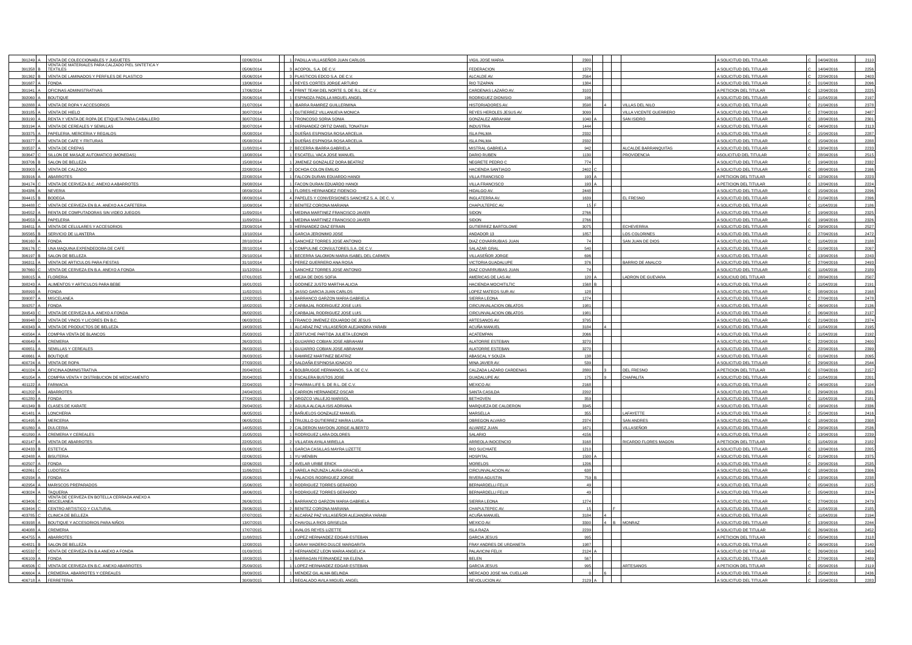| 391249 | A | VENTA DE COLECCIONABLES Y JUGUETES | 02/06/2014 | | 1 | PADILLA VILLASEÑOR JUAN CARLOS | VIGIL JOSE MARIA | 2300 | | | | | A SOLICITUD DEL TITULAR | C | 04/04/2016 | 2110 |
| 391358 | B | VENTA DE MATERIALES PARA CALZADO PIEL SINTETICA Y TEXTILES | 05/06/2014 | | 3 | ACOPOL, S.A. DE C.V. | FEDERACION | 1370 | | | | | A SOLICITUD DEL TITULAR | C | 14/04/2016 | 2256 |
| 391362 | B | VENTA DE LAMINADOS Y PERFILES DE PLASTICO | 05/06/2014 | | 3 | PLASTICOS EDCO S.A. DE C.V. | ALCALDE AV. | 2564 | | | | | A SOLICITUD DEL TITULAR | C | 22/04/2016 | 2403 |
| 391687 | A | FONDA | 13/06/2014 | | 1 | REYES CORTES JORGE ARTURO | RIO TIZAPAN | 1384 | | | | | A SOLICITUD DEL TITULAR | C | 01/04/2016 | 2096 |
| 391941 | A | OFICINAS ADMINISTRATIVAS | 17/06/2014 | | 4 | PRINT TEAM DEL NORTE S. DE R.L. DE C.V. | CARDENAS LAZARO AV. | 3103 | | | | | A PETICION DEL TITULAR | C | 12/04/2016 | 2225 |
| 392060 | A | BOUTIQUE | 20/06/2014 | | 1 | ESPINOZA PADILLA MIGUEL ANGEL | RODRIGUEZ DIONISIO | 196 | | | | | A SOLICITUD DEL TITULAR | C | 11/04/2016 | 2197 |
| 392888 | A | VENTA DE ROPA Y ACCESORIOS | 21/07/2014 | | 1 | IBARRA RAMIREZ GUILLERMINA | HISTORIADORES AV. | 3598 | | 4 | | VILLAS DEL NILO | A SOLICITUD DEL TITULAR | C | 21/04/2016 | 2378 |
| 393185 | A | VENTA DE HIELO | 30/07/2014 | | 1 | GUTIERREZ VILLANUEVA MONICA | REYES HEROLES JESUS AV. | 3099 | | | | VILLA VICENTE GUERRERO | A SOLICITUD DEL TITULAR | C | 27/04/2016 | 2487 |
| 393190 | A | RENTA Y VENTA DE ROPA DE ETIQUETA PARA CABALLERO | 30/07/2014 | | 1 | TRONCOSO SORIA SONIA | GONZALEZ ABRAHAM | 1040 | A | | | SAN ISIDRO | A SOLICITUD DEL TITULAR | C | 18/04/2016 | 2301 |
| 393194 | A | VENTA DE CEREALES Y SEMILLAS | 30/07/2014 | | 1 | HERNANDEZ ORTIZ DANIEL TONATIUH | INDUSTRIA | 1444 | | | | | A SOLICITUD DEL TITULAR | C | 04/04/2016 | 2113 |
| 393375 | A | PAPELERIA, MERCERIA Y REGALOS | 05/08/2014 | | 1 | DUEÑAS ESPINOSA ROSA ARCELIA | ISLA PALMA | 2332 | | | | | A SOLICITUD DEL TITULAR | C | 15/04/2016 | 2287 |
| 393377 | A | VENTA DE CAFE Y FRITURAS | 05/08/2014 | | 1 | DUEÑAS ESPINOSA ROSA ARCELIA | ISLA PALMA | 2332 | | | | | A SOLICITUD DEL TITULAR | C | 15/04/2016 | 2288 |
| 393537 | A | VENTA DE CREPAS | 11/08/2014 | | 2 | BECERRA IBARRA GABRIELA | MISTRAL GABRIELA | 942 | | | | ALCALDE BARRANQUITAS | A SOLICITUD DEL TITULAR | C | 13/04/2016 | 2233 |
| 393647 | C | SILLON DE MASAJE AUTOMATICO (MONEDAS) | 13/08/2014 | | 1 | ESCATELL VACA JOSE MANUEL | DARIO RUBEN | 1130 | | | | PROVIDENCIA | ASOLICITUD DEL TITULAR | C | 28/04/2016 | 2515 |
| 393706 | B | SALON DE BELLEZA | 15/08/2014 | | 1 | JIMENEZ GONZALEZ DORA BEATRIZ | NEGRETE PEDRO C | 774 | | | | | A SOLICITUD DEL TITULAR | C | 19/04/2016 | 2332 |
| 393903 | A | VENTA DE CALZADO | 22/08/2014 | | 2 | OCHOA COLON EMILIO | HACIENDA SANTIAGO | 2402 | C | | | | A SOLICITUD DEL TITULAR | C | 08/04/2016 | 2166 |
| 393916 | A | ABARROTES | 22/08/2014 | | 1 | FALCON DURAN EDUARDO HANOI | VILLA FRANCISCO | 193 | A | | | | A PETICION DEL TITULAR | C | 12/04/2016 | 2223 |
| 394174 | C | VENTA DE CERVEZA B.C. ANEXO A ABARROTES | 29/08/2014 | | 1 | FACON DURAN EDUARDO HANOI | VILLA FRANCISCO | 193 | A | | | | A PETICION DEL TITULAR | C | 12/04/2016 | 2224 |
| 394386 | A | NEVERIA | 08/09/2014 | | 1 | FLORES HERNANDEZ FIDENCIO | HIDALGO AV. | 2448 | | | | | A SOLICITUD DEL TITULAR | C | 15/04/2016 | 2296 |
| 394415 | B | BODEGA | 08/09/2014 | | 4 | PAPELES Y CONVERSIONES SANCHEZ S. A. DE C. V. | INGLATERRA AV. | 1639 | | | | EL FRESNO | A SOLICITUD DEL TITULAR | C | 21/04/2016 | 2396 |
| 394488 | C | VENTA DE CERVEZA EN B.A. ANEXO A A CAFETERIA | 10/09/2014 | | 2 | BENITEZ CORONA MARIANA | CHAPULTEPEC AV. | 15 | F | | | | A SOLICITUD DEL TITULAR | C | 11/04/2016 | 2186 |
| 394552 | A | RENTA DE COMPUTADORAS SIN VIDEO JUEGOS | 11/09/2014 | | 1 | MEDINA MARTINEZ FRANCISCO JAVIER | SIDON | 2766 | | | | | A SOLICITUD DEL TITULAR | C | 19/04/2016 | 2325 |
| 394553 | A | PAPELERIA | 11/09/2014 | | 1 | MEDINA MARTINEZ FRANCISCO JAVIER | SIDON | 2766 | | | | | A SOLICITUD DEL TITULAR | C | 19/04/2016 | 2326 |
| 394811 | A | VENTA DE CELULARES Y ACCESORIOS | 23/09/2014 | | 3 | HERNANDEZ DIAZ EFRAIN | GUTIERREZ BARTOLOME | 3075 | | | | ECHEVERRIA | A SOLICITUD DEL TITULAR | C | 29/04/2016 | 2527 |
| 395565 | B | SERVICIO DE LLANTERA | 13/10/2014 | | 1 | GARCIA JERONIMO JOSE | ANDADOR 13 | 1857 | | | | LOS COLORINES | A SOLICITUD DEL TITULAR | C | 27/04/2016 | 2472 |
| 396160 | A | FONDA | 28/10/2014 | | 1 | SANCHEZ TORRES JOSE ANTONIO | DIAZ COVARRUBIAS JUAN | 74 | | | | SAN JUAN DE DIOS | A SOLICITUD DEL TITULAR | C | 11/04/2016 | 2188 |
| 396176 | C | UNA MAQUINA EXPENDEDORA DE CAFE | 28/10/2014 | | 6 | COMPULINE CONSULTORES,S.A. DE C.V. | SALAZAR GRAL | 540 | | | | | A SOLICITUD DEL TITULAR | C | 01/04/2016 | 2097 |
| 396197 | B | SALON DE BELLEZA | 29/10/2014 | | 1 | BECERRA SALOMON MARIA ISABEL DEL CARMEN | VILLASEÑOR JORGE | 696 | | | | | A SOLICITUD DEL TITULAR | C | 13/04/2016 | 2243 |
| 396311 | A | VENTA DE ARTICULOS PARA FIESTAS | 31/10/2014 | | 1 | PEREZ GUERRERO ANA ROSA | VICTORIA GUADALUPE | 376 | | | | BARRIO DE ANALCO | A SOLICITUD DEL TITULAR | C | 27/04/2016 | 2493 |
| 397660 | C | VENTA DE CERVEZA EN B.A. ANEXO A FONDA | 11/12/2014 | | 1 | SANCHEZ TORRES JOSE ANTONIO | DIAZ COVARRUBIAS JUAN | 74 | | | | | A SOLICITUD DEL TITULAR | C | 11/04/2016 | 2189 |
| 398015 | A | FLORERIA | 07/01/2015 | | 2 | MEJIA DE DIOS SOFIA | AMERICAS DE LAS AV. | 120 | A | | | LADRON DE GUEVARA | A SOLICIUD DEL TITULAR | C | 28/04/2016 | 2507 |
| 398243 | A | ALIMENTOS Y ARTICULOS PARA BEBE | 16/01/2015 | | 1 | GODINEZ JUSTO MARTHA ALICIA | HACIENDA MOCHITILTIC | 1568 | B | | | | A SOLICITUD DEL TITULAR | C | 11/04/2016 | 2191 |
| 398993 | A | FONDA | 11/02/2015 | | 3 | JASSO GARCIA JUAN CARLOS | LOPEZ MATEOS SUR AV. | 128 | | | | | A SOLICITUD DEL TITULAR | C | 08/04/2016 | 2168 |
| 399087 | A | MISCELANEA | 12/02/2015 | | 1 | BARRANCO GARZON MARIA GABRIELA | SIERRA LEONA | 1274 | | | | | A SOLICITUD DEL TITULAR | C | 27/04/2016 | 2478 |
| 399257 | A | FONDA | 18/02/2015 | | 2 | CARBAJAL RODRIGUEZ JOSE LUIS | CIRCUNVALACION OBLATOS | 1981 | | | | | A SOLICITUD DEL TITULAR | C | 06/04/2016 | 2136 |
| 399543 | C | VENTA DE CERVEZA B.A. ANEXO A FONDA | 26/02/2015 | | 2 | CARBAJAL RODRIGUEZ JOSE LUIS | CIRCUNVALACION OBLATOS | 1981 | | | | | A SOLICITUD DEL TITULAR | C | 06/04/2016 | 2137 |
| 399948 | D | VENTA DE VINOS Y LICORES EN B.C. | 06/03/2015 | | 1 | FRANCO JIMENEZ EDUARDO DE JESUS | ARTESANOS AV. | 3795 | | | | | A SOLICITUD DEL TITULAR | C | 21/04/2016 | 2374 |
| 400343 | A | VENTA DE PRODUCTOS DE BELLEZA | 19/03/2015 | | 1 | ALCARAZ PAZ VILLASEÑOR ALEJANDRA YARABI | ACUÑA MANUEL | 3184 | | 4 | | | A SOLICITUD DEL TITULAR | C | 11/04/2016 | 2195 |
| 400564 | A | COMPRA VENTA DE BLANCOS | 25/03/2015 | | 2 | ZERTUCHE PARTIDA JULIETA LEONOR | ACATEMPAN | 2066 | | | | | A SOLICITUD DEL TITULAR | C | 11/04/2016 | 2192 |
| 400649 | A | CREMERIA | 26/03/2015 | | 1 | GUIJARRO COBIAN JOSE ABRAHAM | ALATORRE ESTEBAN | 3270 | | | | | A SOLICITUD DEL TITULAR | C | 22/04/2016 | 2400 |
| 400651 | A | SEMILLAS Y CEREALES | 26/03/2015 | | 1 | GUIJARRO COBIAN JOSE ABRAHAM | ALATORRE ESTEBAN | 3270 | | | | | A SOLICITUD DEL TITULAR | C | 22/04/2016 | 2399 |
| 400661 | A | BOUTIQUE | 26/03/2015 | | 1 | RAMIREZ MARTINEZ BEATRIZ | ABASCAL Y SOUZA | 138 | | | | | A SOLICITUD DEL TITULAR | C | 01/04/2016 | 2095 |
| 400724 | A | VENTA DE ROPA | 27/03/2015 | | 2 | SALDAÑA ESPINOSA IGNACIO | MINA JAVIER AV. | 539 | | | | | A SOLICITUD DEL TITULAR | C | 29/04/2016 | 2544 |
| 401024 | A | OFICINA ADMINISTRATIVA | 20/04/2015 | | 4 | BOLBRUGGE HERMANOS, S.A. DE C.V. | CALZADA LAZARO CARDENAS | 2880 | | 3 | | DEL FRESNO | A PETICION DEL TITULAR | C | 07/04/2016 | 2157 |
| 401054 | A | COMPRA VENTA Y DISTRIBUCION DE MEDICAMENTO | 20/04/2015 | | 3 | ESCALERA BUSTOS JOSE | GUADALUPE AV. | 175 | | 9 | | CHAPALITA | A SOLICITUD DEL TITULAR | C | 11/04/2016 | 2201 |
| 401122 | A | FARMACIA | 22/04/2015 | | 2 | PHARMA LIFE S. DE R.L. DE C.V. | MEXICO AV. | 2168 | | | | | A SOLICITUD DEL TITULAR | C | 04/04/2016 | 2104 |
| 401202 | A | ABARROTES | 24/04/2015 | | 1 | CARRION HERNANDEZ OSCAR | SANTA CASILDA | 2202 | | | | | A SOLICITUD DEL TITULAR | C | 29/04/2016 | 2531 |
| 401280 | A | FONDA | 27/04/2015 | | 3 | OROZCO VALLEJO MARISOL | BETHOVEN | 359 | | | | | A SOLICITUD DEL TITULAR | C | 11/04/2016 | 2181 |
| 401349 | B | CLASES DE KARATE | 29/04/2015 | | 2 | AGUILA ALCALA ISIS ADRIANA | MARQUEZA DE CALDERON | 3345 | | | | | A SOLICITUD DEL TITULAR | C | 19/04/2016 | 2336 |
| 401481 | A | LONCHERIA | 06/05/2015 | | 2 | BAÑUELOS GONZALEZ MANUEL | MARSELLA | 355 | | | | LAFAYETTE | A SOLICITUD DEL TITULAR | C | 25/04/2016 | 2416 |
| 401495 | A | MERCERIA | 06/05/2015 | | 1 | TRUJILLO GUTIERREZ MARIA LUISA | OBREGON ALVARO | 2374 | | | | SAN ANDRES | A SOLICITUD DEL TITULAR | C | 18/04/2016 | 2308 |
| 401860 | A | DULCERIA | 14/05/2015 | | 2 | CALDERON MAYDON JORGE ALBERTO | ALVAREZ JUAN | 1671 | | | | VILLASEÑOR | A SOLICITUD DEL TITULAR | C | 29/04/2016 | 2536 |
| 401890 | A | CREMERIA Y CEREALES | 15/05/2015 | | 1 | RODRIGUEZ LARA DOLORES | SALARIO | 4156 | | | | | A SOLICITUD DEL TITULAR | C | 13/04/2016 | 2239 |
| 402147 | A | VENTA DE ABARROTES | 22/05/2015 | | 2 | VILLAFAN AYALA MIRELLA | ARREOLA INOCENCIO | 3168 | | | | RICARDO FLORES MAGON | A PETICION DEL TITULAR | C | 11/04/2016 | 2182 |
| 402433 | B | ESTETICA | 01/06/2015 | | 1 | GARCIA CASILLAS MAYRA LIZETTE | RIO SUCHIATE | 1210 | | | | | A SOLICITUD DEL TITULAR | C | 12/04/2016 | 2205 |
| 402488 | A | BISUTERIA | 02/06/2015 | | 1 | YU WENBIN | HOSPITAL | 1500 | A | | | | A SOLICITUD DEL TITULAR | C | 21/04/2016 | 2375 |
| 402507 | A | FONDA | 02/06/2015 | | 2 | AVELAR URIBE ERICK | MORELOS | 1206 | | | | | A SOLICITUD DEL TITULAR | C | 29/04/2016 | 2535 |
| 402861 | C | LUDOTECA | 11/06/2015 | | 2 | VARELA INZUNZA LAURA GRACIELA | CIRCUNVALACION AV. | 638 | | | | | A SOLICITUD DEL TITULAR | C | 18/04/2016 | 2306 |
| 402934 | A | FONDA | 15/06/2015 | | 1 | PALACIOS RODRIGUEZ JORGE | RIVERA AGUSTIN | 759 | B | | | | A SOLICITUD DEL TITULAR | C | 13/04/2016 | 2238 |
| 402954 | A | MARISCOS PREPARADOS | 15/06/2015 | | 3 | RODRIGUEZ TORRES GERARDO | BERNARDELLI FELIX | 49 | | | | | A SOLICITUD DEL TITULAR | C | 05/04/2016 | 2125 |
| 403024 | A | TAQUERIA | 16/06/2015 | | 3 | RODRIGUEZ TORRES GERARDO | BERNARDELLI FELIX | 49 | | | | | A SOLICITUD DEL TITULAR | C | 05/04/2016 | 2124 |
| 403406 | C | VENTA DE CERVEZA EN BOTELLA CERRADA ANEXO A MISCELANEA | 26/06/2015 | | 1 | BARRANCO GARZON MARIA GABRIELA | SIERRA LEONA | 1274 | | | | | A SOLICITUD DEL TITULAR | C | 27/04/2016 | 2479 |
| 403494 | C | CENTRO ARTISTICO Y CULTURAL | 29/06/2015 | | 2 | BENITEZ CORONA MARIANA | CHAPULTEPEC AV. | 15 | | | F | | A SOLICITUD DEL TITULAR | C | 11/04/2016 | 2185 |
| 403785 | C | CLINICA DE BELLEZA | 07/07/2015 | | 2 | ALCARAZ PAZ VILLASEÑOR ALEJANDRA YARABI | ACUÑA MANUEL | 3184 | | 4 | | | A SOLICITUD DEL TITULAR | C | 11/04/2016 | 2194 |
| 403938 | A | BOUTIQUE Y ACCESORIOS PARA NIÑOS | 13/07/2015 | | 1 | CHAVOLLA RIOS GRISELDA | MEXICO AV. | 3300 | | 4 | B | MONRAZ | A SOLICITUD DEL TITULAR | C | 13/04/2016 | 2244 |
| 404088 | A | CREMERIA | 17/07/2015 | | 1 | AVALOS REYES LIZETTE | ISLA RAZA | 2239 | | | | | A SOLICITUD DE TITULAR | C | 26/04/2016 | 2452 |
| 404755 | A | ABARROTES | 11/08/2015 | | 1 | LOPEZ HERNANDEZ EDGAR ESTEBAN | GARCIA JESUS | 995 | | | | | A PETICION DEL TITULAR | C | 05/04/2016 | 2118 |
| 404821 | B | SALON DE BELLEZA | 12/08/2015 | | 1 | GARAY MADERO DULCE MARGARITA | FRAY ANDRES DE URDANETA | 1987 | | | | | A SOLICITUD DEL TITULAR | C | 06/04/2016 | 2140 |
| 405532 | C | VENTA DE CERVEZA EN B.A ANEXO A FONDA | 01/09/2015 | | 2 | HERNANDEZ LEON MARIA ANGELICA | PALAVICINI FELIX | 2124 | A | | | | A SOLICITUD DE TITULAR | C | 26/04/2016 | 2459 |
| 406109 | A | FONDA | 18/09/2015 | | 1 | BARRAGAN FERNANDEZ MA ELENA | BELEN | 567 | | | | | A SOLICITUD DEL TITULAR | C | 27/04/2016 | 2489 |
| 406506 | C | VENTA DE CERVEZA EN B.C. ANEXO ABARROTES | 25/09/2015 | | 1 | LOPEZ HERNANDEZ EDGAR ESTEBAN | GARCIA JESUS | 995 | | | | ARTESANOS | A PETICION DEL TITULAR | C | 05/04/2016 | 2119 |
| 406604 | A | CREMERIA, ABARROTES Y CEREALES | 29/09/2015 | | 1 | MENDEZ GIL ALMA BELINDA | MERCADO JOSE MA. CUELLAR | 0 | | 6 | | | A SOLICITUD DEL TITULAR | C | 25/04/2016 | 2436 |
| 406718 | A | FERRETERIA | 30/09/2015 | | 1 | REGALADO AVILA MIGUEL ANGEL | REVOLUCION AV. | 2129 | A | | | | A SOLICITUD DEL TITULAR | C | 15/04/2016 | 2283 |